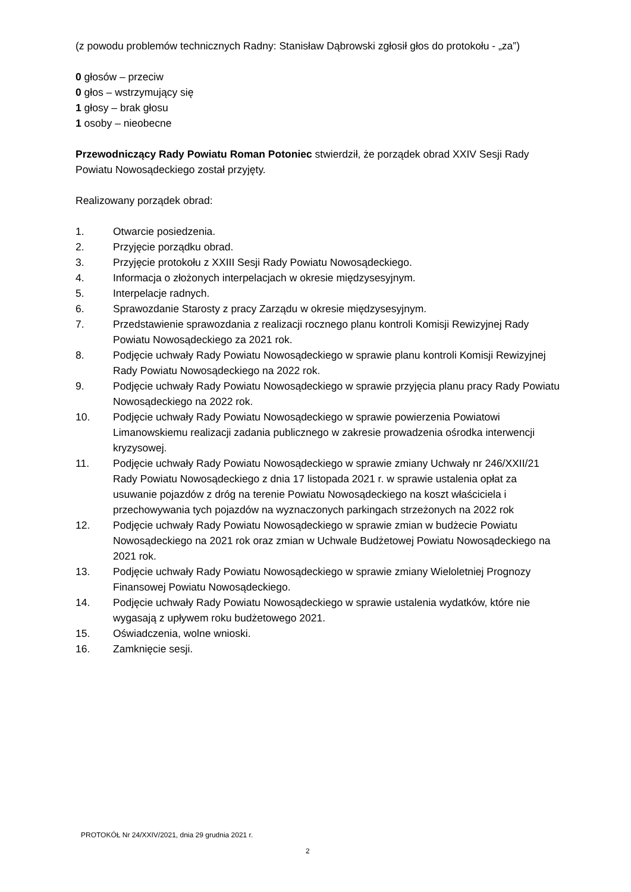(z powodu problemów technicznych Radny: Stanisław Dąbrowski zgłosił głos do protokołu - „za”)
0 głosów – przeciw
0 głos – wstrzymujący się
1 głosy – brak głosu
1 osoby – nieobecne
Przewodniczący Rady Powiatu Roman Potoniec stwierdził, że porządek obrad XXIV Sesji Rady Powiatu Nowosądeckiego został przyjęty.
Realizowany porządek obrad:
1. Otwarcie posiedzenia.
2. Przyjęcie porządku obrad.
3. Przyjęcie protokołu z XXIII Sesji Rady Powiatu Nowosądeckiego.
4. Informacja o złożonych interpelacjach w okresie międzysesyjnym.
5. Interpelacje radnych.
6. Sprawozdanie Starosty z pracy Zarządu w okresie międzysesyjnym.
7. Przedstawienie sprawozdania z realizacji rocznego planu kontroli Komisji Rewizyjnej Rady Powiatu Nowosądeckiego za 2021 rok.
8. Podjęcie uchwały Rady Powiatu Nowosądeckiego w sprawie planu kontroli Komisji Rewizyjnej Rady Powiatu Nowosądeckiego na 2022 rok.
9. Podjęcie uchwały Rady Powiatu Nowosądeckiego w sprawie przyjęcia planu pracy Rady Powiatu Nowosądeckiego na 2022 rok.
10. Podjęcie uchwały Rady Powiatu Nowosądeckiego w sprawie powierzenia Powiatowi Limanowskiemu realizacji zadania publicznego w zakresie prowadzenia ośrodka interwencji kryzysowej.
11. Podjęcie uchwały Rady Powiatu Nowosądeckiego w sprawie zmiany Uchwały nr 246/XXII/21 Rady Powiatu Nowosądeckiego z dnia 17 listopada 2021 r. w sprawie ustalenia opłat za usuwanie pojazdów z dróg na terenie Powiatu Nowosądeckiego na koszt właściciela i przechowywania tych pojazdów na wyznaczonych parkingach strzeżonych na 2022 rok
12. Podjęcie uchwały Rady Powiatu Nowosądeckiego w sprawie zmian w budżecie Powiatu Nowosądeckiego na 2021 rok oraz zmian w Uchwale Budżetowej Powiatu Nowosądeckiego na 2021 rok.
13. Podjęcie uchwały Rady Powiatu Nowosądeckiego w sprawie zmiany Wieloletniej Prognozy Finansowej Powiatu Nowosądeckiego.
14. Podjęcie uchwały Rady Powiatu Nowosądeckiego w sprawie ustalenia wydatków, które nie wygasają z upływem roku budżetowego 2021.
15. Oświadczenia, wolne wnioski.
16. Zamknięcie sesji.
PROTOKÓŁ Nr 24/XXIV/2021, dnia 29 grudnia 2021 r.
2